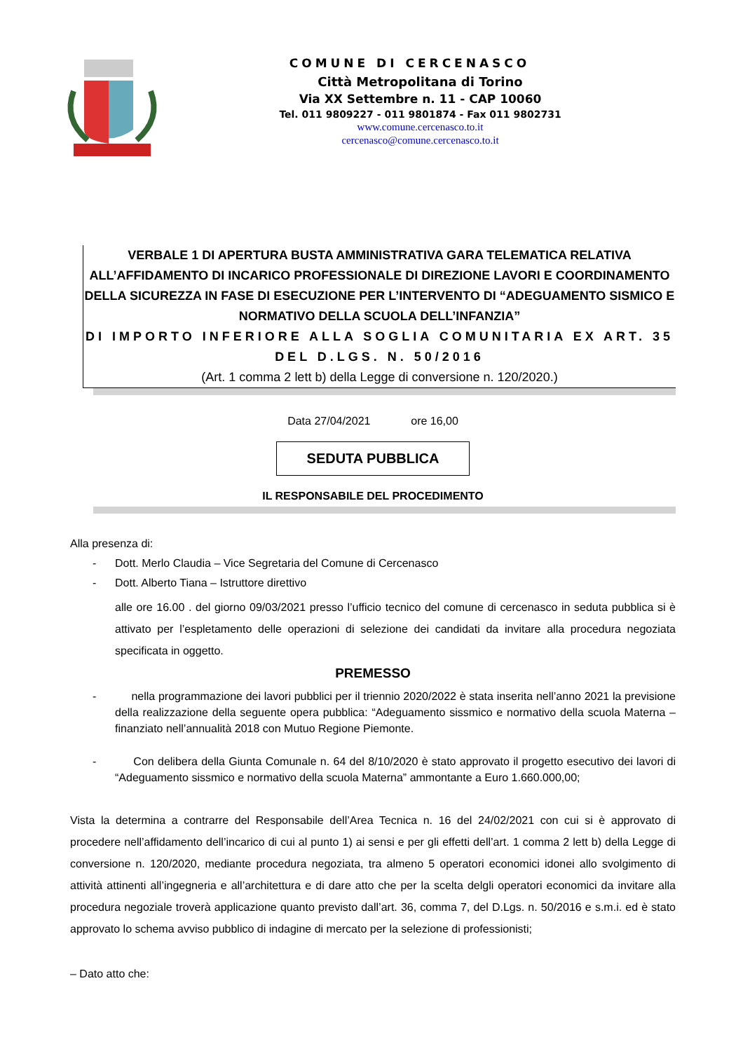COMUNE DI CERCENASCO
Città Metropolitana di Torino
Via XX Settembre n. 11 - CAP 10060
Tel. 011 9809227 - 011 9801874 - Fax 011 9802731
www.comune.cercenasco.to.it
cercenasco@comune.cercenasco.to.it
VERBALE 1 DI APERTURA BUSTA AMMINISTRATIVA GARA TELEMATICA RELATIVA ALL’AFFIDAMENTO DI INCARICO PROFESSIONALE DI DIREZIONE LAVORI E COORDINAMENTO DELLA SICUREZZA IN FASE DI ESECUZIONE PER L’INTERVENTO DI “ADEGUAMENTO SISMICO E NORMATIVO DELLA SCUOLA DELL’INFANZIA”
DI IMPORTO INFERIORE ALLA SOGLIA COMUNITARIA EX ART. 35 DEL D.LGS. N. 50/2016
(Art. 1 comma 2 lett b) della Legge di conversione n. 120/2020.)
Data 27/04/2021 ore 16,00
SEDUTA PUBBLICA
IL RESPONSABILE DEL PROCEDIMENTO
Alla presenza di:
- Dott. Merlo Claudia – Vice Segretaria del Comune di Cercenasco
- Dott. Alberto Tiana – Istruttore direttivo
alle ore 16.00 . del giorno 09/03/2021 presso l’ufficio tecnico del comune di cercenasco in seduta pubblica si è attivato per l’espletamento delle operazioni di selezione dei candidati da invitare alla procedura negoziata specificata in oggetto.
PREMESSO
- nella programmazione dei lavori pubblici per il triennio 2020/2022 è stata inserita nell’anno 2021 la previsione della realizzazione della seguente opera pubblica: “Adeguamento sissmico e normativo della scuola Materna – finanziato nell’annualità 2018 con Mutuo Regione Piemonte.
- Con delibera della Giunta Comunale n. 64 del 8/10/2020 è stato approvato il progetto esecutivo dei lavori di “Adeguamento sissmico e normativo della scuola Materna” ammontante a Euro 1.660.000,00;
Vista la determina a contrarre del Responsabile dell’Area Tecnica n. 16 del 24/02/2021 con cui si è approvato di procedere nell’affidamento dell’incarico di cui al punto 1) ai sensi e per gli effetti dell’art. 1 comma 2 lett b) della Legge di conversione n. 120/2020, mediante procedura negoziata, tra almeno 5 operatori economici idonei allo svolgimento di attività attinenti all’ingegneria e all’architettura e di dare atto che per la scelta delgli operatori economici da invitare alla procedura negoziale troverà applicazione quanto previsto dall’art. 36, comma 7, del D.Lgs. n. 50/2016 e s.m.i. ed è stato approvato lo schema avviso pubblico di indagine di mercato per la selezione di professionisti;
– Dato atto che: